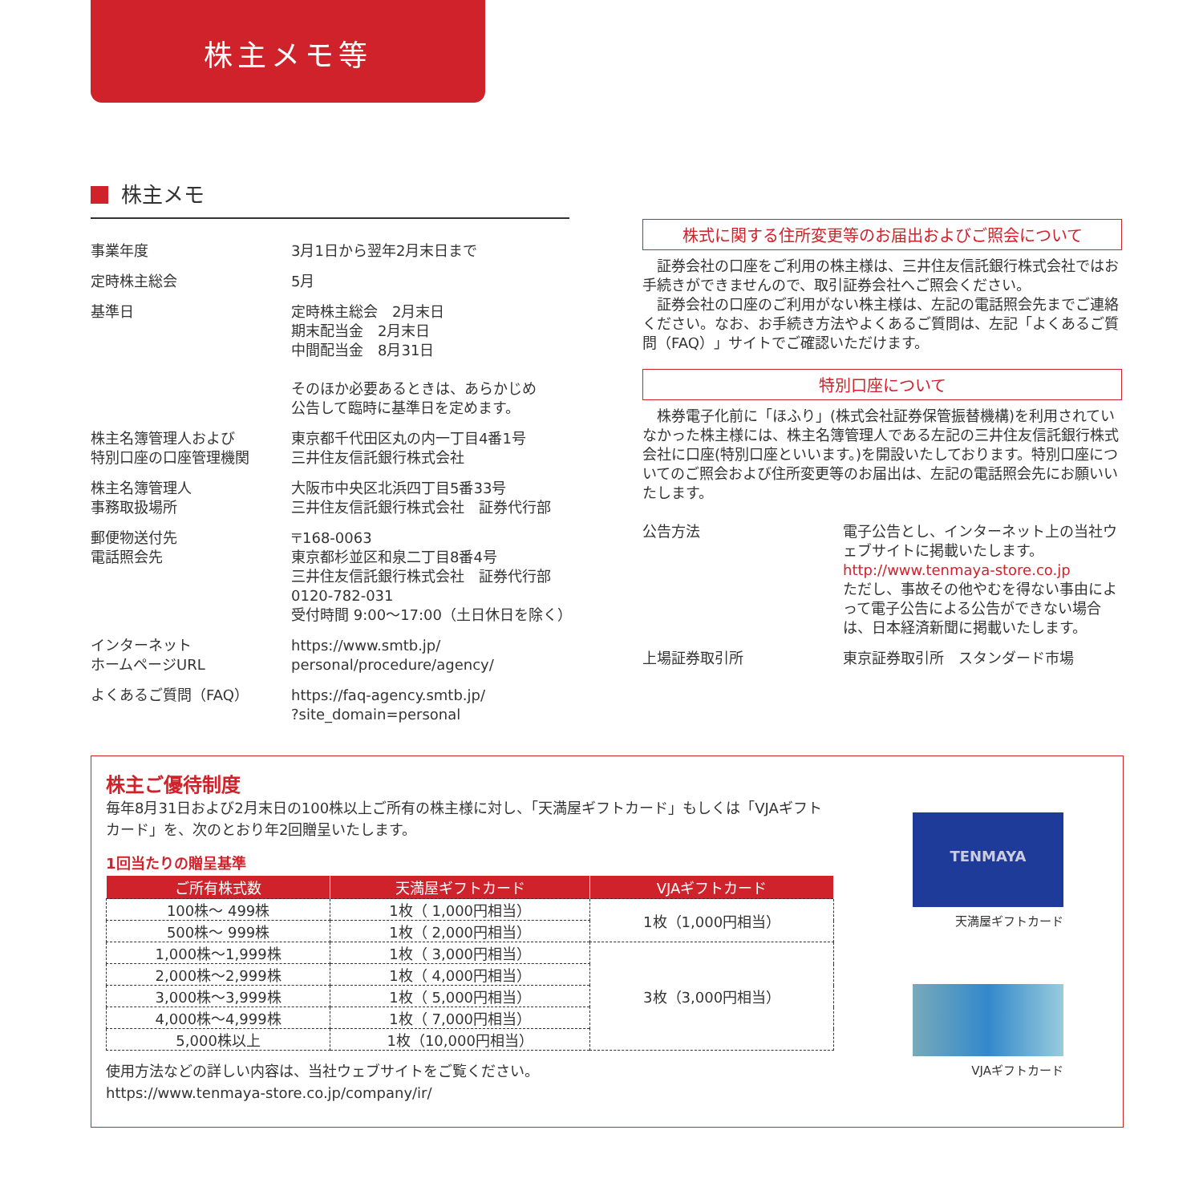株主メモ等
株主メモ
| 事業年度 | 3月1日から翌年2月末日まで |
| 定時株主総会 | 5月 |
| 基準日 | 定時株主総会 2月末日 期末配当金 2月末日 中間配当金 8月31日 そのほか必要あるときは、あらかじめ 公告して臨時に基準日を定めます。 |
| 株主名簿管理人および 特別口座の口座管理機関 | 東京都千代田区丸の内一丁目4番1号 三井住友信託銀行株式会社 |
| 株主名簿管理人 事務取扱場所 | 大阪市中央区北浜四丁目5番33号 三井住友信託銀行株式会社 証券代行部 |
| 郵便物送付先 電話照会先 | 〒168-0063 東京都杉並区和泉二丁目8番4号 三井住友信託銀行株式会社 証券代行部 0120-782-031 受付時間 9:00～17:00（土日休日を除く） |
| インターネット ホームページURL | https://www.smtb.jp/ personal/procedure/agency/ |
| よくあるご質問（FAQ） | https://faq-agency.smtb.jp/ ?site_domain=personal |
株式に関する住所変更等のお届出およびご照会について
証券会社の口座をご利用の株主様は、三井住友信託銀行株式会社ではお手続きができませんので、取引証券会社へご照会ください。
　証券会社の口座のご利用がない株主様は、左記の電話照会先までご連絡ください。なお、お手続き方法やよくあるご質問は、左記「よくあるご質問（FAQ）」サイトでご確認いただけます。
特別口座について
株券電子化前に「ほふり」(株式会社証券保管振替機構)を利用されていなかった株主様には、株主名簿管理人である左記の三井住友信託銀行株式会社に口座(特別口座といいます。)を開設いたしております。特別口座についてのご照会および住所変更等のお届出は、左記の電話照会先にお願いいたします。
| 公告方法 | 電子公告とし、インターネット上の当社ウェブサイトに掲載いたします。 http://www.tenmaya-store.co.jp ただし、事故その他やむを得ない事由によって電子公告による公告ができない場合は、日本経済新聞に掲載いたします。 |
| 上場証券取引所 | 東京証券取引所 スタンダード市場 |
株主ご優待制度
毎年8月31日および2月末日の100株以上ご所有の株主様に対し、「天満屋ギフトカード」もしくは「VJAギフトカード」を、次のとおり年2回贈呈いたします。
1回当たりの贈呈基準
| ご所有株式数 | 天満屋ギフトカード | VJAギフトカード |
| --- | --- | --- |
| 100株～ 499株 | 1枚（ 1,000円相当） | 1枚（1,000円相当） |
| 500株～ 999株 | 1枚（ 2,000円相当） | |
| 1,000株～1,999株 | 1枚（ 3,000円相当） | 3枚（3,000円相当） |
| 2,000株～2,999株 | 1枚（ 4,000円相当） | |
| 3,000株～3,999株 | 1枚（ 5,000円相当） | |
| 4,000株～4,999株 | 1枚（ 7,000円相当） | |
| 5,000株以上 | 1枚（10,000円相当） | |
使用方法などの詳しい内容は、当社ウェブサイトをご覧ください。
https://www.tenmaya-store.co.jp/company/ir/
TENMAYA
天満屋ギフトカード
VJAギフトカード